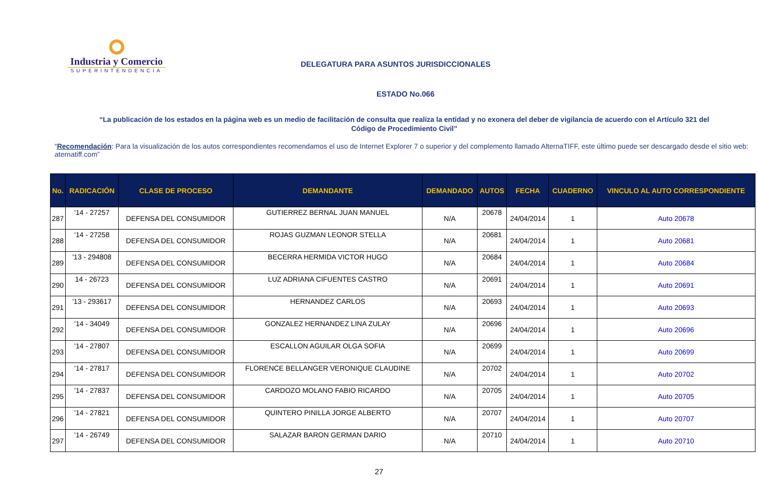Industria y Comercio
SUPERINTENDENCIA
DELEGATURA PARA ASUNTOS JURISDICCIONALES
ESTADO No.066
“La publicación de los estados en la página web es un medio de facilitación de consulta que realiza la entidad y no exonera del deber de vigilancia de acuerdo con el Artículo 321 del Código de Procedimiento Civil”
“Recomendación: Para la visualización de los autos correspondientes recomendamos el uso de Internet Explorer 7 o superior y del complemento llamado AlternaTIFF, este último puede ser descargado desde el sitio web: aternatiff.com”
| No. | RADICACIÓN | CLASE DE PROCESO | DEMANDANTE | DEMANDADO | AUTOS | FECHA | CUADERNO | VINCULO AL AUTO CORRESPONDIENTE |
| --- | --- | --- | --- | --- | --- | --- | --- | --- |
| 287 | '14 - 27257 | DEFENSA DEL CONSUMIDOR | GUTIERREZ BERNAL JUAN MANUEL | N/A | 20678 | 24/04/2014 | 1 | Auto 20678 |
| 288 | '14 - 27258 | DEFENSA DEL CONSUMIDOR | ROJAS GUZMAN LEONOR STELLA | N/A | 20681 | 24/04/2014 | 1 | Auto 20681 |
| 289 | '13 - 294808 | DEFENSA DEL CONSUMIDOR | BECERRA HERMIDA VICTOR HUGO | N/A | 20684 | 24/04/2014 | 1 | Auto 20684 |
| 290 | 14 - 26723 | DEFENSA DEL CONSUMIDOR | LUZ ADRIANA CIFUENTES CASTRO | N/A | 20691 | 24/04/2014 | 1 | Auto 20691 |
| 291 | '13 - 293617 | DEFENSA DEL CONSUMIDOR | HERNANDEZ CARLOS | N/A | 20693 | 24/04/2014 | 1 | Auto 20693 |
| 292 | '14 - 34049 | DEFENSA DEL CONSUMIDOR | GONZALEZ HERNANDEZ LINA ZULAY | N/A | 20696 | 24/04/2014 | 1 | Auto 20696 |
| 293 | '14 - 27807 | DEFENSA DEL CONSUMIDOR | ESCALLON AGUILAR OLGA SOFIA | N/A | 20699 | 24/04/2014 | 1 | Auto 20699 |
| 294 | '14 - 27817 | DEFENSA DEL CONSUMIDOR | FLORENCE BELLANGER VERONIQUE CLAUDINE | N/A | 20702 | 24/04/2014 | 1 | Auto 20702 |
| 295 | '14 - 27837 | DEFENSA DEL CONSUMIDOR | CARDOZO MOLANO FABIO RICARDO | N/A | 20705 | 24/04/2014 | 1 | Auto 20705 |
| 296 | '14 - 27821 | DEFENSA DEL CONSUMIDOR | QUINTERO PINILLA JORGE ALBERTO | N/A | 20707 | 24/04/2014 | 1 | Auto 20707 |
| 297 | '14 - 26749 | DEFENSA DEL CONSUMIDOR | SALAZAR BARON GERMAN DARIO | N/A | 20710 | 24/04/2014 | 1 | Auto 20710 |
27